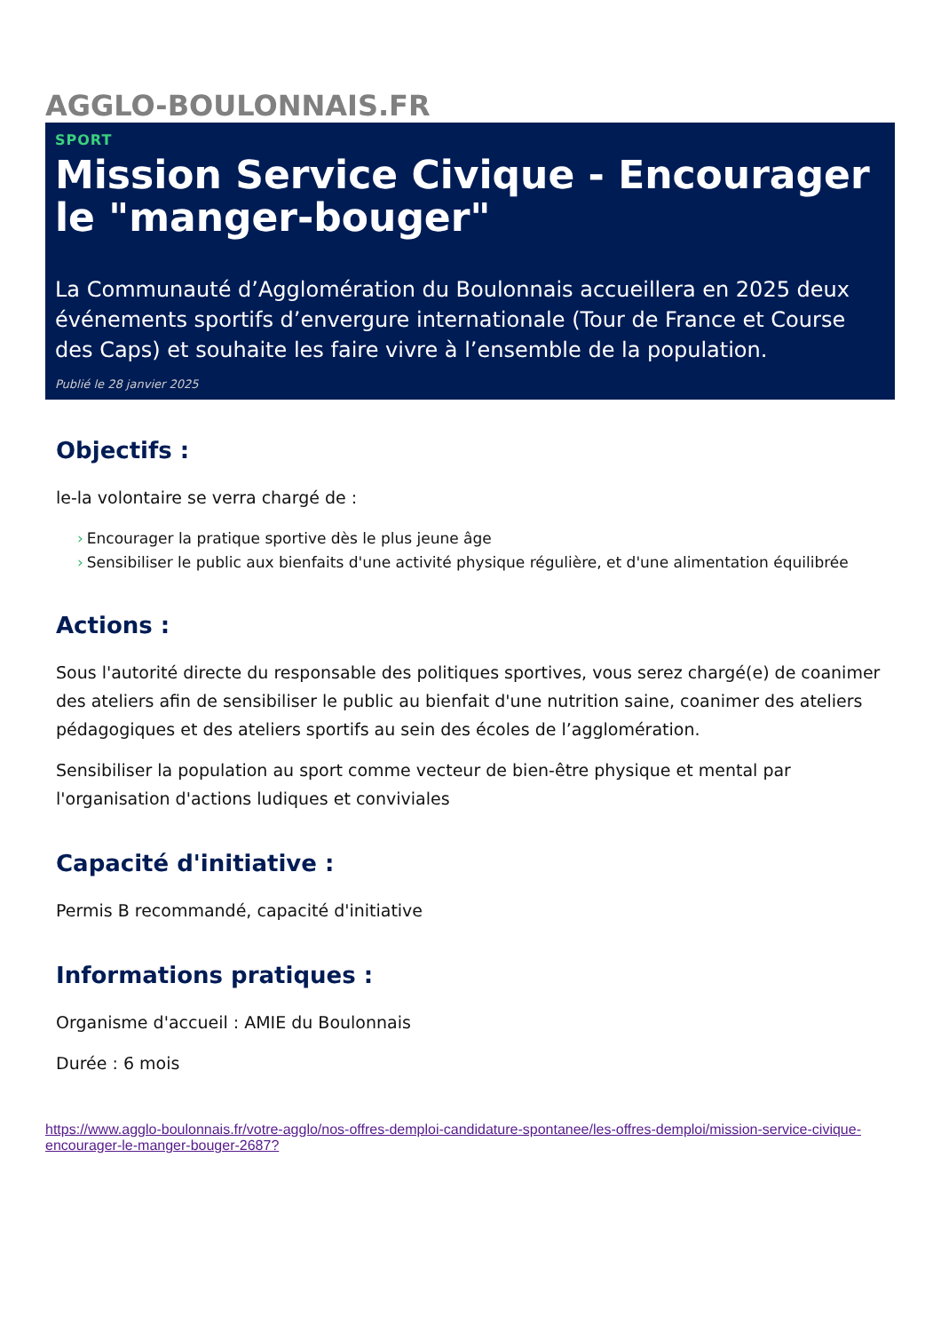AGGLO-BOULONNAIS.FR
SPORT
Mission Service Civique - Encourager le "manger-bouger"
La Communauté d’Agglomération du Boulonnais accueillera en 2025 deux événements sportifs d’envergure internationale (Tour de France et Course des Caps) et souhaite les faire vivre à l’ensemble de la population.
Publié le 28 janvier 2025
Objectifs :
le-la volontaire se verra chargé de :
› Encourager la pratique sportive dès le plus jeune âge
› Sensibiliser le public aux bienfaits d'une activité physique régulière, et d'une alimentation équilibrée
Actions :
Sous l'autorité directe du responsable des politiques sportives, vous serez chargé(e) de coanimer des ateliers afin de sensibiliser le public au bienfait d'une nutrition saine, coanimer des ateliers pédagogiques et des ateliers sportifs au sein des écoles de l’agglomération.
Sensibiliser la population au sport comme vecteur de bien-être physique et mental par l'organisation d'actions ludiques et conviviales
Capacité d'initiative :
Permis B recommandé, capacité d'initiative
Informations pratiques :
Organisme d'accueil : AMIE du Boulonnais
Durée : 6 mois
https://www.agglo-boulonnais.fr/votre-agglo/nos-offres-demploi-candidature-spontanee/les-offres-demploi/mission-service-civique-encourager-le-manger-bouger-2687?